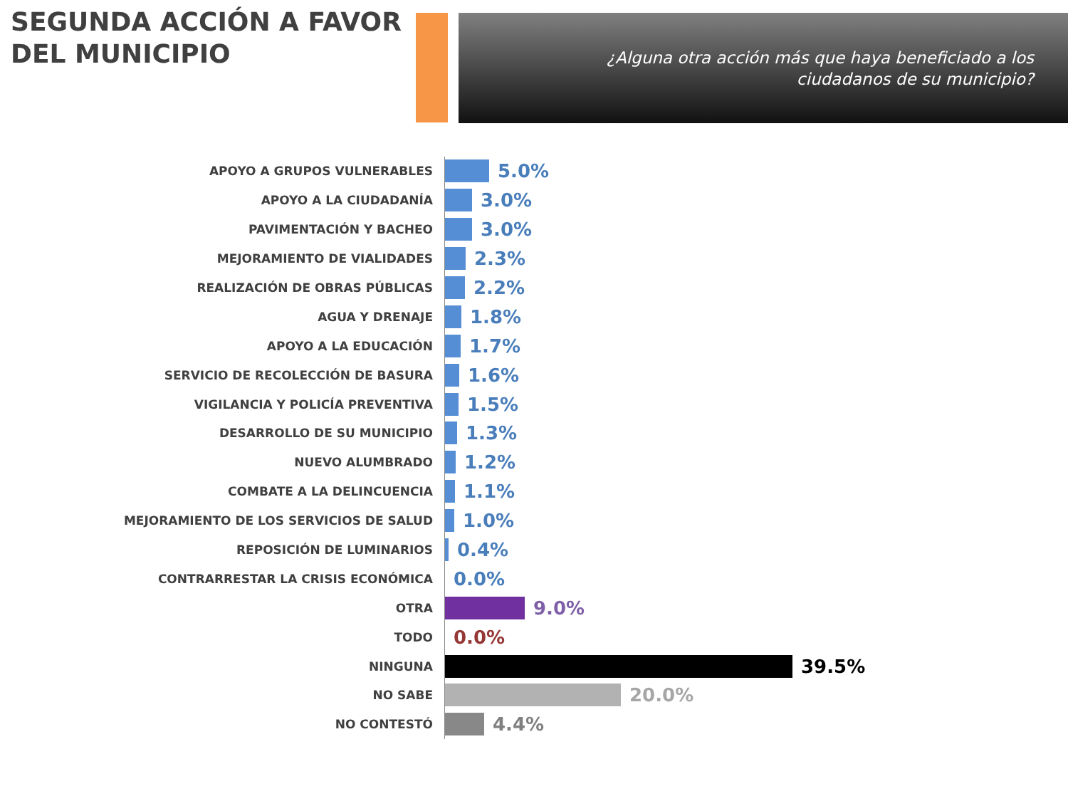SEGUNDA ACCIÓN A FAVOR
DEL MUNICIPIO
¿Alguna otra acción más que haya beneficiado a los
ciudadanos de su municipio?
APOYO A GRUPOS VULNERABLES
5.0%
APOYO A LA CIUDADANÍA
3.0%
PAVIMENTACIÓN Y BACHEO
3.0%
MEJORAMIENTO DE VIALIDADES
2.3%
REALIZACIÓN DE OBRAS PÚBLICAS
2.2%
AGUA Y DRENAJE
1.8%
APOYO A LA EDUCACIÓN
1.7%
SERVICIO DE RECOLECCIÓN DE BASURA
1.6%
VIGILANCIA Y POLICÍA PREVENTIVA
1.5%
DESARROLLO DE SU MUNICIPIO
1.3%
NUEVO ALUMBRADO
1.2%
COMBATE A LA DELINCUENCIA
1.1%
MEJORAMIENTO DE LOS SERVICIOS DE SALUD
1.0%
REPOSICIÓN DE LUMINARIOS
0.4%
CONTRARRESTAR LA CRISIS ECONÓMICA
0.0%
OTRA
9.0%
TODO
0.0%
NINGUNA
39.5%
NO SABE
20.0%
NO CONTESTÓ
4.4%